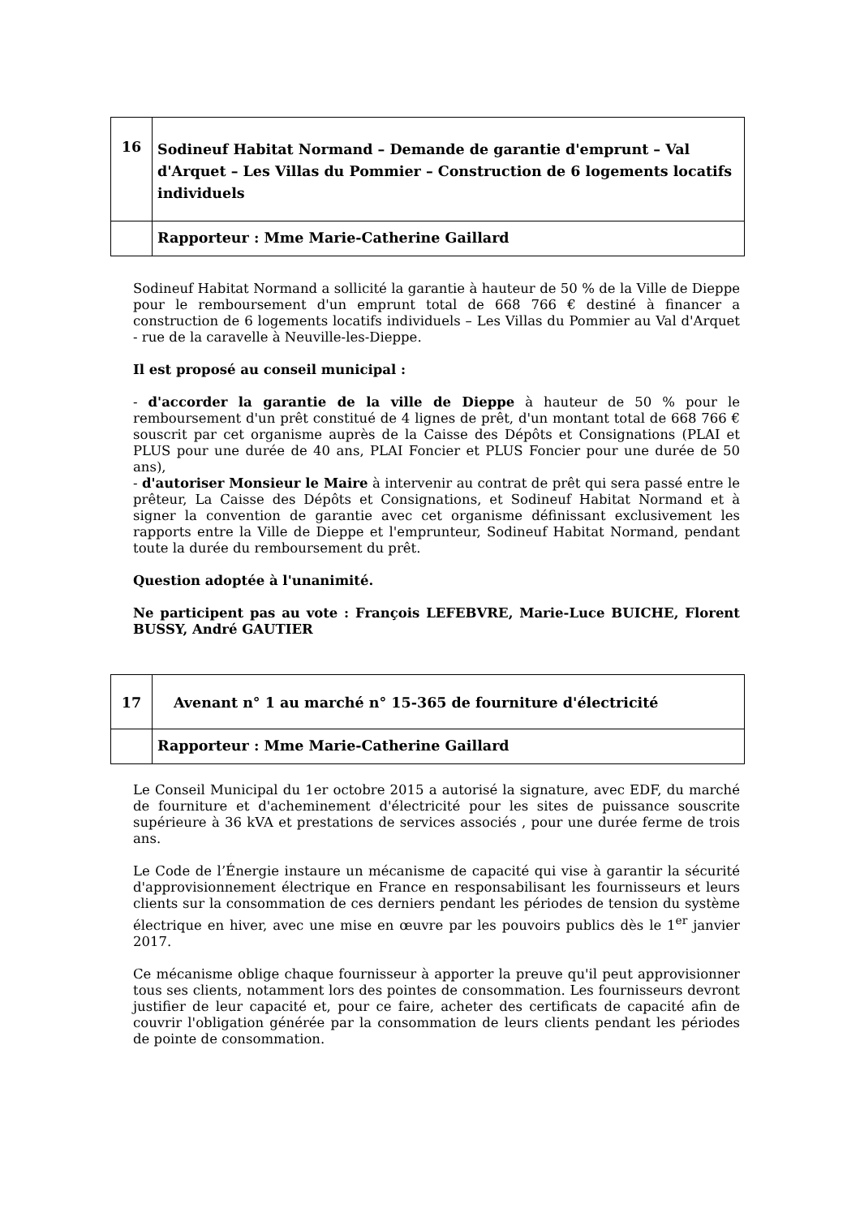| 16 | Sodineuf Habitat Normand – Demande de garantie d'emprunt – Val d'Arquet – Les Villas du Pommier – Construction de 6 logements locatifs individuels |
| | Rapporteur : Mme Marie-Catherine Gaillard |
Sodineuf Habitat Normand a sollicité la garantie à hauteur de 50 % de la Ville de Dieppe pour le remboursement d'un emprunt total de 668 766 € destiné à financer a construction de 6 logements locatifs individuels – Les Villas du Pommier au Val d'Arquet - rue de la caravelle à Neuville-les-Dieppe.
Il est proposé au conseil municipal :
- d'accorder la garantie de la ville de Dieppe à hauteur de 50 % pour le remboursement d'un prêt constitué de 4 lignes de prêt, d'un montant total de 668 766 € souscrit par cet organisme auprès de la Caisse des Dépôts et Consignations (PLAI et PLUS pour une durée de 40 ans, PLAI Foncier et PLUS Foncier pour une durée de 50 ans),
- d'autoriser Monsieur le Maire à intervenir au contrat de prêt qui sera passé entre le prêteur, La Caisse des Dépôts et Consignations, et Sodineuf Habitat Normand et à signer la convention de garantie avec cet organisme définissant exclusivement les rapports entre la Ville de Dieppe et l'emprunteur, Sodineuf Habitat Normand, pendant toute la durée du remboursement du prêt.
Question adoptée à l'unanimité.
Ne participent pas au vote : François LEFEBVRE, Marie-Luce BUICHE, Florent BUSSY, André GAUTIER
| 17 | Avenant n° 1 au marché n° 15-365 de fourniture d'électricité |
| | Rapporteur : Mme Marie-Catherine Gaillard |
Le Conseil Municipal du 1er octobre 2015 a autorisé la signature, avec EDF, du marché de fourniture et d'acheminement d'électricité pour les sites de puissance souscrite supérieure à 36 kVA et prestations de services associés , pour une durée ferme de trois ans.
Le Code de l’Énergie instaure un mécanisme de capacité qui vise à garantir la sécurité d'approvisionnement électrique en France en responsabilisant les fournisseurs et leurs clients sur la consommation de ces derniers pendant les périodes de tension du système électrique en hiver, avec une mise en œuvre par les pouvoirs publics dès le 1<sup>er</sup> janvier 2017.
Ce mécanisme oblige chaque fournisseur à apporter la preuve qu'il peut approvisionner tous ses clients, notamment lors des pointes de consommation. Les fournisseurs devront justifier de leur capacité et, pour ce faire, acheter des certificats de capacité afin de couvrir l'obligation générée par la consommation de leurs clients pendant les périodes de pointe de consommation.